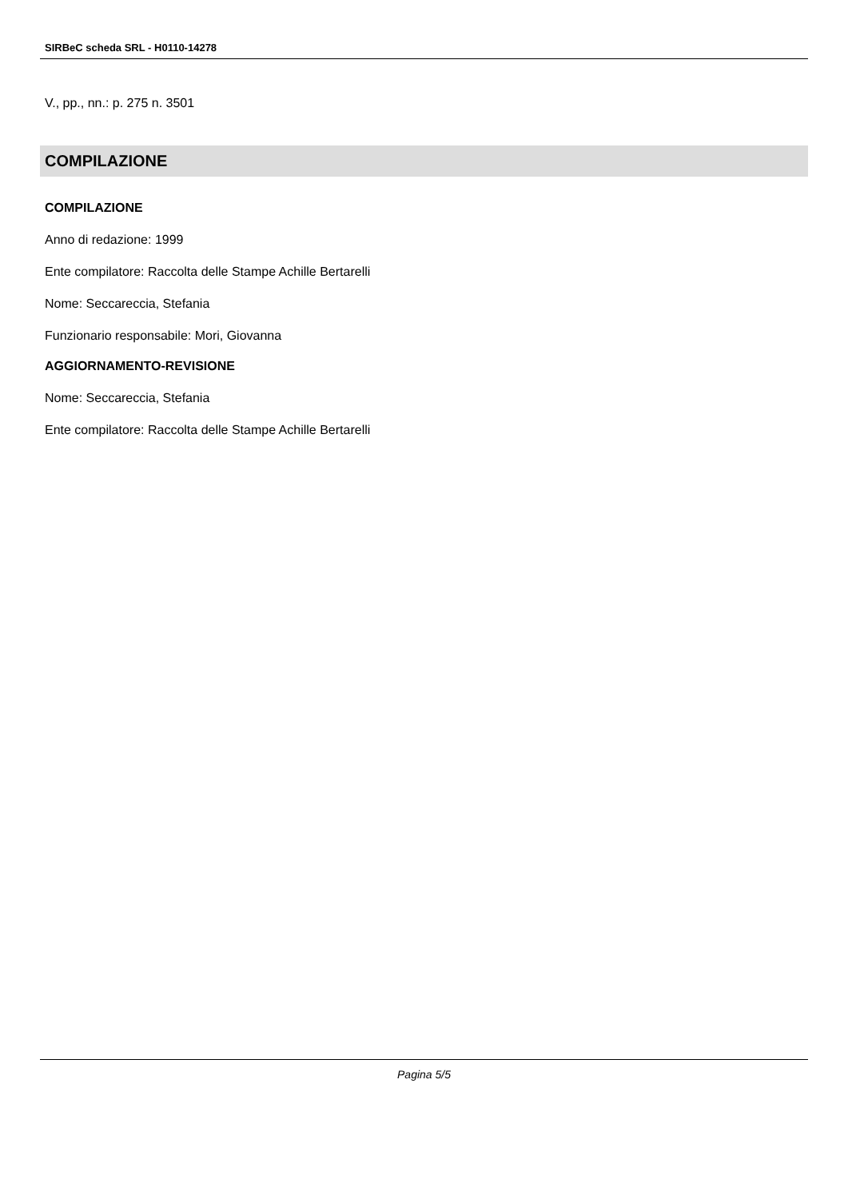SIRBeC scheda SRL - H0110-14278
V., pp., nn.: p. 275 n. 3501
COMPILAZIONE
COMPILAZIONE
Anno di redazione: 1999
Ente compilatore: Raccolta delle Stampe Achille Bertarelli
Nome: Seccareccia, Stefania
Funzionario responsabile: Mori, Giovanna
AGGIORNAMENTO-REVISIONE
Nome: Seccareccia, Stefania
Ente compilatore: Raccolta delle Stampe Achille Bertarelli
Pagina 5/5